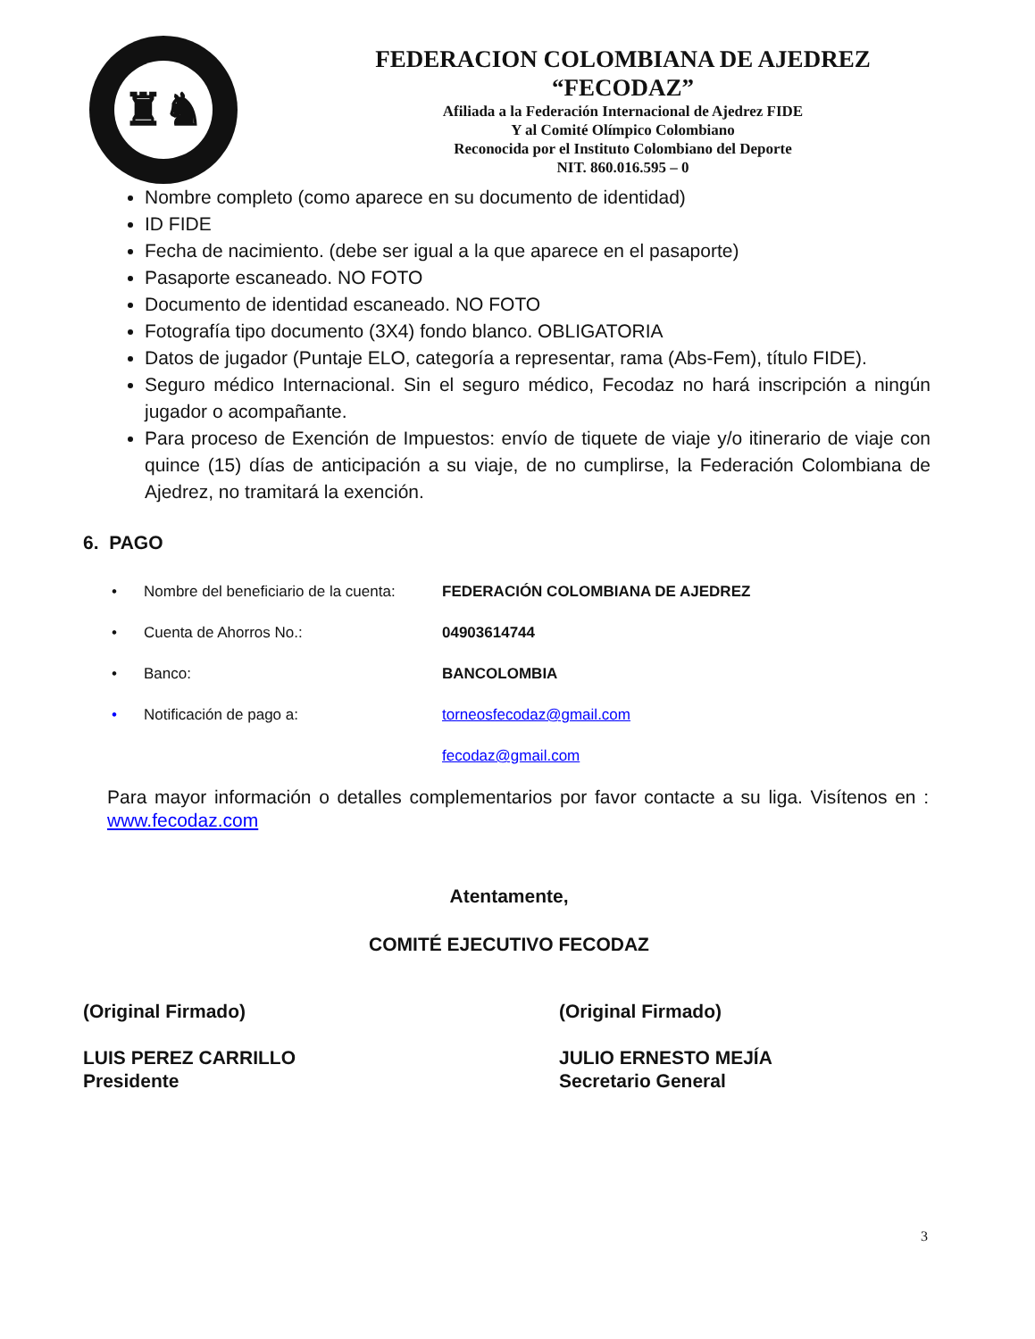♜♞
FEDERACION COLOMBIANA DE AJEDREZ
“FECODAZ”
Afiliada a la Federación Internacional de Ajedrez FIDE
Y al Comité Olímpico Colombiano
Reconocida por el Instituto Colombiano del Deporte
NIT. 860.016.595 – 0
Nombre completo (como aparece en su documento de identidad)
ID FIDE
Fecha de nacimiento. (debe ser igual a la que aparece en el pasaporte)
Pasaporte escaneado. NO FOTO
Documento de identidad escaneado. NO FOTO
Fotografía tipo documento (3X4) fondo blanco. OBLIGATORIA
Datos de jugador (Puntaje ELO, categoría a representar, rama (Abs-Fem), título FIDE).
Seguro médico Internacional. Sin el seguro médico, Fecodaz no hará inscripción a ningún jugador o acompañante.
Para proceso de Exención de Impuestos: envío de tiquete de viaje y/o itinerario de viaje con quince (15) días de anticipación a su viaje, de no cumplirse, la Federación Colombiana de Ajedrez, no tramitará la exención.
6. PAGO
• Nombre del beneficiario de la cuenta: FEDERACIÓN COLOMBIANA DE AJEDREZ
• Cuenta de Ahorros No.: 04903614744
• Banco: BANCOLOMBIA
• Notificación de pago a: torneosfecodaz@gmail.com
fecodaz@gmail.com
Para mayor información o detalles complementarios por favor contacte a su liga. Visítenos en : www.fecodaz.com
Atentamente,
COMITÉ EJECUTIVO FECODAZ
(Original Firmado)
LUIS PEREZ CARRILLO
Presidente
(Original Firmado)
JULIO ERNESTO MEJÍA
Secretario General
3